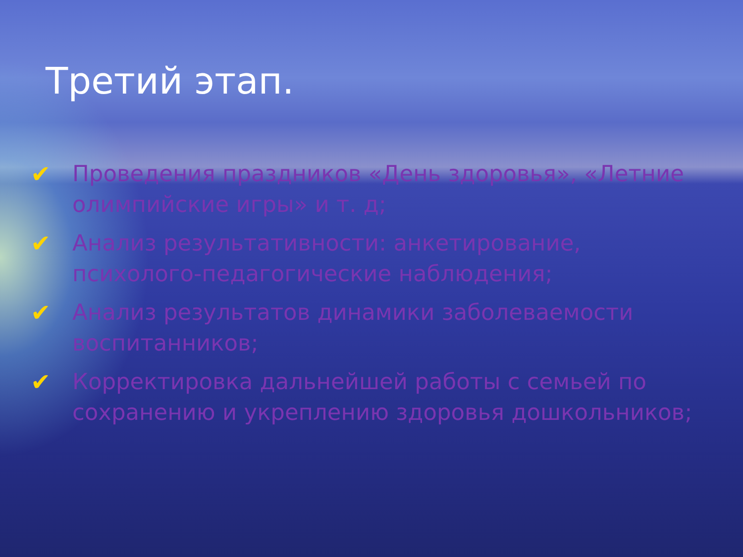Третий этап.
✔ Проведения праздников «День здоровья», «Летние олимпийские игры» и т. д;
✔ Анализ результативности: анкетирование, психолого-педагогические наблюдения;
✔ Анализ результатов динамики заболеваемости воспитанников;
✔ Корректировка дальнейшей работы с семьей по сохранению и укреплению здоровья дошкольников;